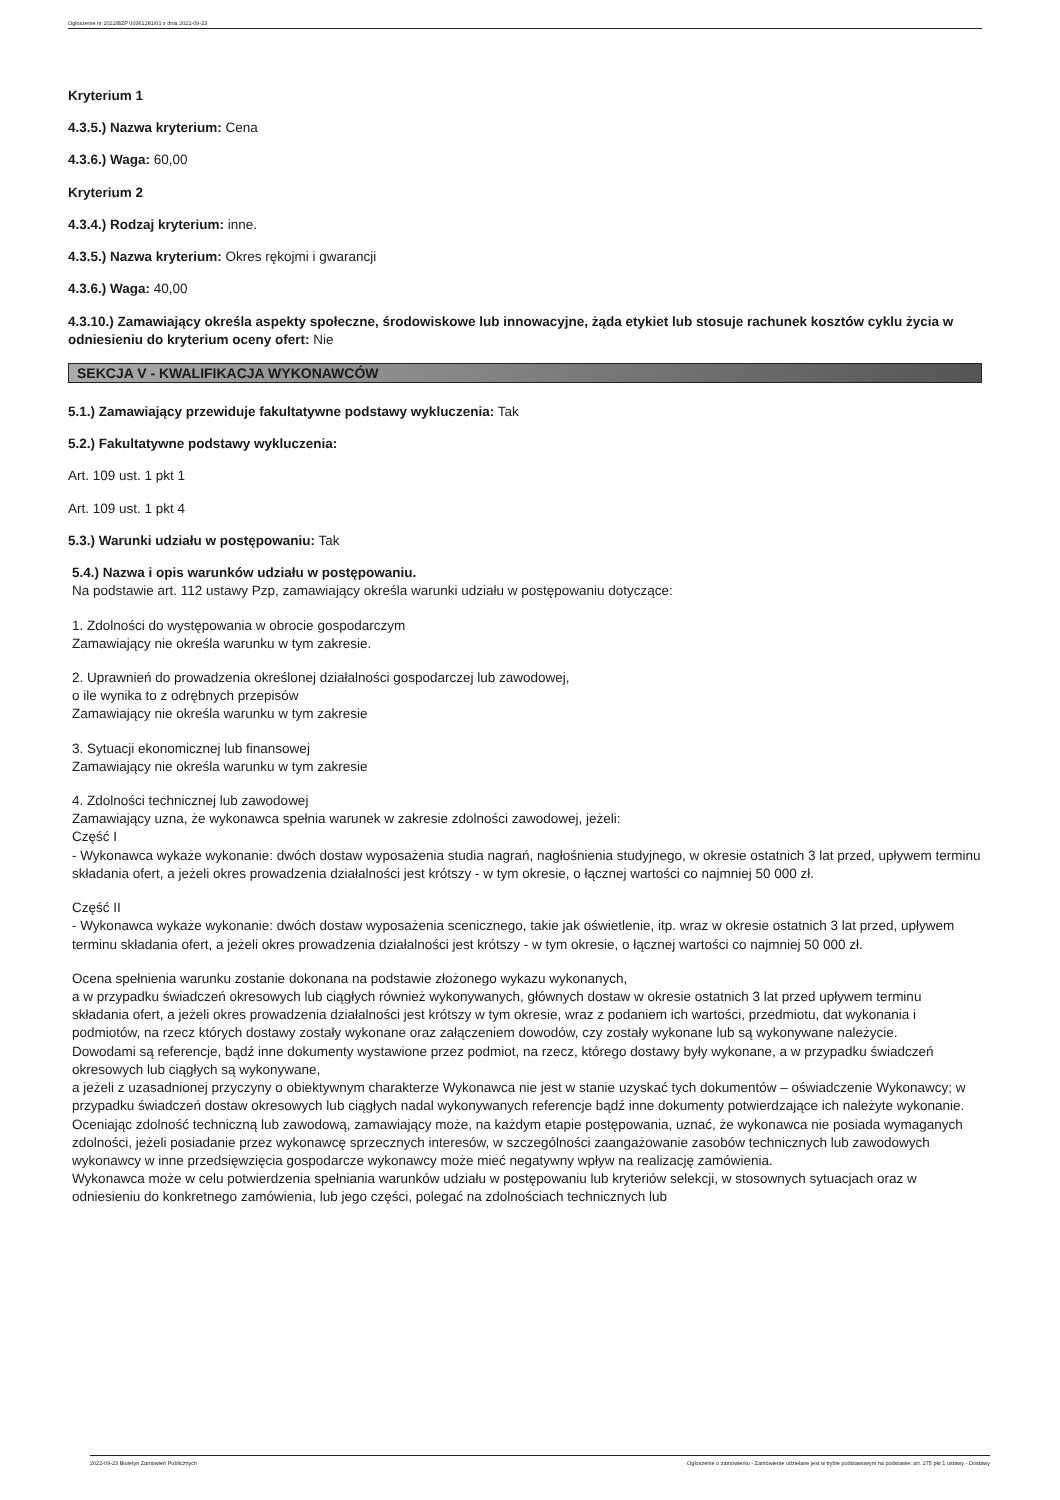Ogłoszenie nr 2022/BZP 00361281/01 z dnia 2022-09-23
Kryterium 1
4.3.5.) Nazwa kryterium: Cena
4.3.6.) Waga: 60,00
Kryterium 2
4.3.4.) Rodzaj kryterium: inne.
4.3.5.) Nazwa kryterium: Okres rękojmi i gwarancji
4.3.6.) Waga: 40,00
4.3.10.) Zamawiający określa aspekty społeczne, środowiskowe lub innowacyjne, żąda etykiet lub stosuje rachunek kosztów cyklu życia w odniesieniu do kryterium oceny ofert: Nie
SEKCJA V - KWALIFIKACJA WYKONAWCÓW
5.1.) Zamawiający przewiduje fakultatywne podstawy wykluczenia: Tak
5.2.) Fakultatywne podstawy wykluczenia:
Art. 109 ust. 1 pkt 1
Art. 109 ust. 1 pkt 4
5.3.) Warunki udziału w postępowaniu: Tak
5.4.) Nazwa i opis warunków udziału w postępowaniu.
Na podstawie art. 112 ustawy Pzp, zamawiający określa warunki udziału w postępowaniu dotyczące:
1. Zdolności do występowania w obrocie gospodarczym
Zamawiający nie określa warunku w tym zakresie.
2. Uprawnień do prowadzenia określonej działalności gospodarczej lub zawodowej,
o ile wynika to z odrębnych przepisów
Zamawiający nie określa warunku w tym zakresie
3. Sytuacji ekonomicznej lub finansowej
Zamawiający nie określa warunku w tym zakresie
4. Zdolności technicznej lub zawodowej
Zamawiający uzna, że wykonawca spełnia warunek w zakresie zdolności zawodowej, jeżeli:
Część I
- Wykonawca wykaże wykonanie: dwóch dostaw wyposażenia studia nagrań, nagłośnienia studyjnego, w okresie ostatnich 3 lat przed, upływem terminu składania ofert, a jeżeli okres prowadzenia działalności jest krótszy - w tym okresie, o łącznej wartości co najmniej 50 000 zł.
Część II
- Wykonawca wykaże wykonanie: dwóch dostaw wyposażenia scenicznego, takie jak oświetlenie, itp. wraz w okresie ostatnich 3 lat przed, upływem terminu składania ofert, a jeżeli okres prowadzenia działalności jest krótszy - w tym okresie, o łącznej wartości co najmniej 50 000 zł.
Ocena spełnienia warunku zostanie dokonana na podstawie złożonego wykazu wykonanych,
a w przypadku świadczeń okresowych lub ciągłych również wykonywanych, głównych dostaw w okresie ostatnich 3 lat przed upływem terminu składania ofert, a jeżeli okres prowadzenia działalności jest krótszy w tym okresie, wraz z podaniem ich wartości, przedmiotu, dat wykonania i podmiotów, na rzecz których dostawy zostały wykonane oraz załączeniem dowodów, czy zostały wykonane lub są wykonywane należycie.
Dowodami są referencje, bądź inne dokumenty wystawione przez podmiot, na rzecz, którego dostawy były wykonane, a w przypadku świadczeń okresowych lub ciągłych są wykonywane,
a jeżeli z uzasadnionej przyczyny o obiektywnym charakterze Wykonawca nie jest w stanie uzyskać tych dokumentów – oświadczenie Wykonawcy; w przypadku świadczeń dostaw okresowych lub ciągłych nadal wykonywanych referencje bądź inne dokumenty potwierdzające ich należyte wykonanie.
Oceniając zdolność techniczną lub zawodową, zamawiający może, na każdym etapie postępowania, uznać, że wykonawca nie posiada wymaganych zdolności, jeżeli posiadanie przez wykonawcę sprzecznych interesów, w szczególności zaangażowanie zasobów technicznych lub zawodowych wykonawcy w inne przedsięwzięcia gospodarcze wykonawcy może mieć negatywny wpływ na realizację zamówienia.
Wykonawca może w celu potwierdzenia spełniania warunków udziału w postępowaniu lub kryteriów selekcji, w stosownych sytuacjach oraz w odniesieniu do konkretnego zamówienia, lub jego części, polegać na zdolnościach technicznych lub
2022-09-23 Biuletyn Zamówień Publicznych Ogłoszenie o zamówieniu - Zamówienie udzielane jest w trybie podstawowym na podstawie: art. 275 pkt 1 ustawy - Dostawy